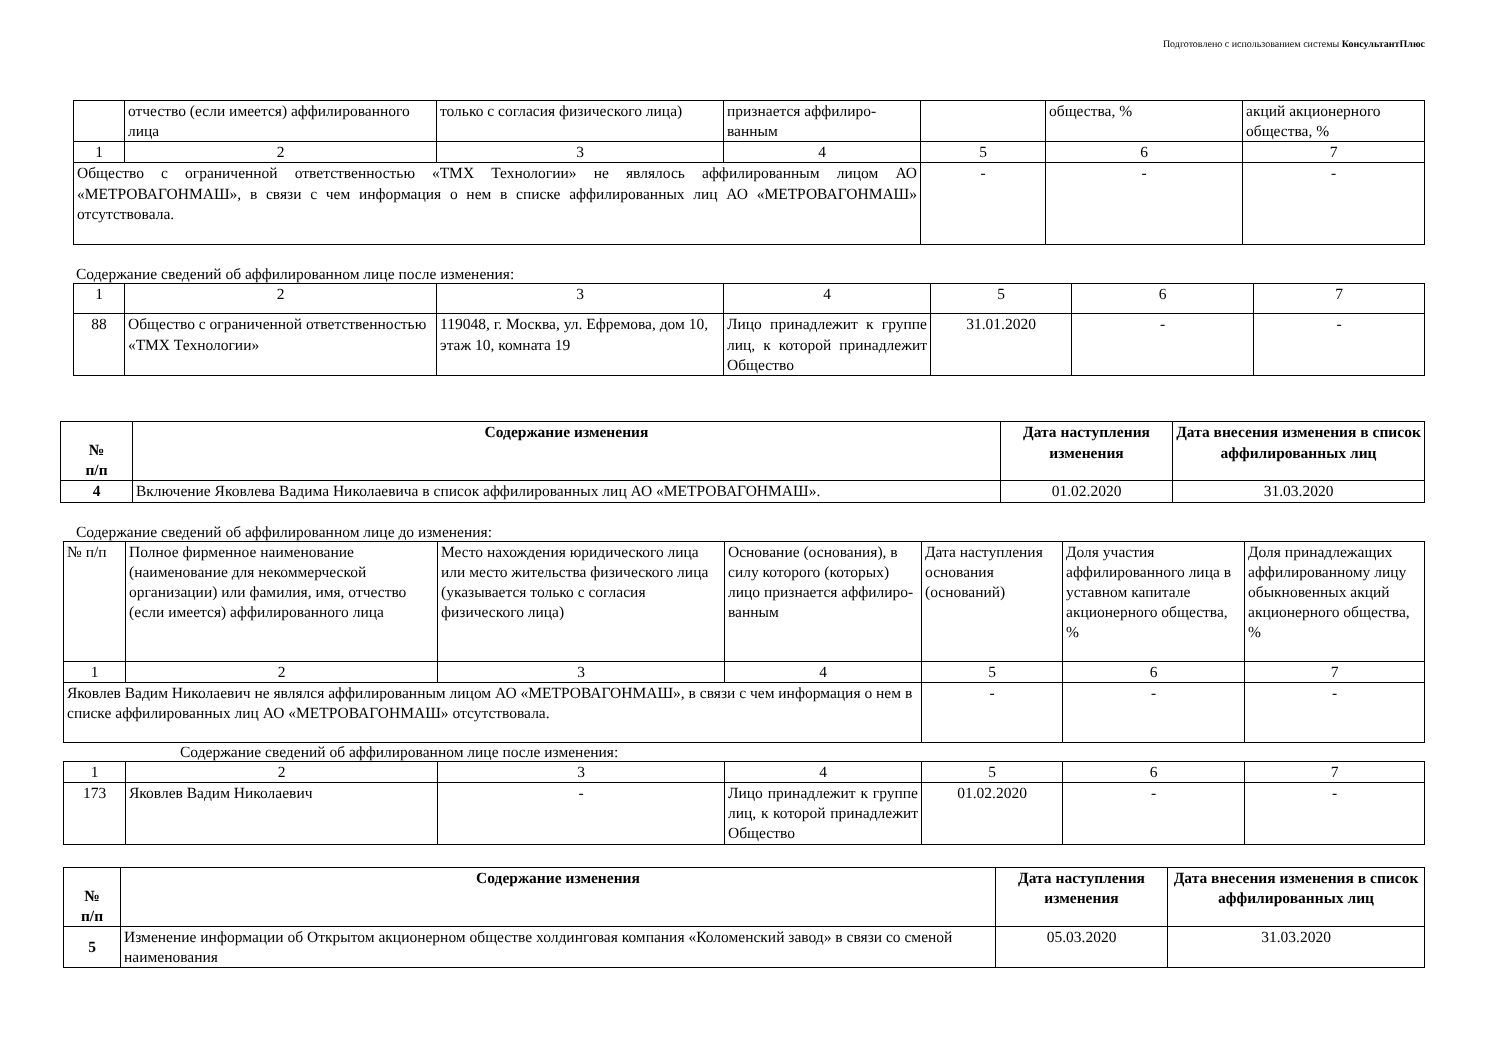Подготовлено с использованием системы КонсультантПлюс
| | отчество (если имеется) аффилированного лица | только с согласия физического лица) | признается аффилиро-ванным | | общества, % | акций акционерного общества, % |
| 1 | 2 | 3 | 4 | 5 | 6 | 7 |
| Общество с ограниченной ответственностью «ТМХ Технологии» не являлось аффилированным лицом АО «МЕТРОВАГОНМАШ», в связи с чем информация о нем в списке аффилированных лиц АО «МЕТРОВАГОНМАШ» отсутствовала. | | | | - | - | - |
Содержание сведений об аффилированном лице после изменения:
| 1 | 2 | 3 | 4 | 5 | 6 | 7 |
| 88 | Общество с ограниченной ответственностью «ТМХ Технологии» | 119048, г. Москва, ул. Ефремова, дом 10, этаж 10, комната 19 | Лицо принадлежит к группе лиц, к которой принадлежит Общество | 31.01.2020 | - | - |
| № п/п | Содержание изменения | Дата наступления изменения | Дата внесения изменения в список аффилированных лиц |
| --- | --- | --- | --- |
| 4 | Включение Яковлева Вадима Николаевича в список аффилированных лиц АО «МЕТРОВАГОНМАШ». | 01.02.2020 | 31.03.2020 |
Содержание сведений об аффилированном лице до изменения:
| № п/п | Полное фирменное наименование (наименование для некоммерческой организации) или фамилия, имя, отчество (если имеется) аффилированного лица | Место нахождения юридического лица или место жительства физического лица (указывается только с согласия физического лица) | Основание (основания), в силу которого (которых) лицо признается аффилиро-ванным | Дата наступления основания (оснований) | Доля участия аффилированного лица в уставном капитале акционерного общества, % | Доля принадлежащих аффилированному лицу обыкновенных акций акционерного общества, % |
| 1 | 2 | 3 | 4 | 5 | 6 | 7 |
| Яковлев Вадим Николаевич не являлся аффилированным лицом АО «МЕТРОВАГОНМАШ», в связи с чем информация о нем в списке аффилированных лиц АО «МЕТРОВАГОНМАШ» отсутствовала. | | | | - | - | - |
Содержание сведений об аффилированном лице после изменения:
| 1 | 2 | 3 | 4 | 5 | 6 | 7 |
| 173 | Яковлев Вадим Николаевич | - | Лицо принадлежит к группе лиц, к которой принадлежит Общество | 01.02.2020 | - | - |
| № п/п | Содержание изменения | Дата наступления изменения | Дата внесения изменения в список аффилированных лиц |
| --- | --- | --- | --- |
| 5 | Изменение информации об Открытом акционерном обществе холдинговая компания «Коломенский завод» в связи со сменой наименования | 05.03.2020 | 31.03.2020 |